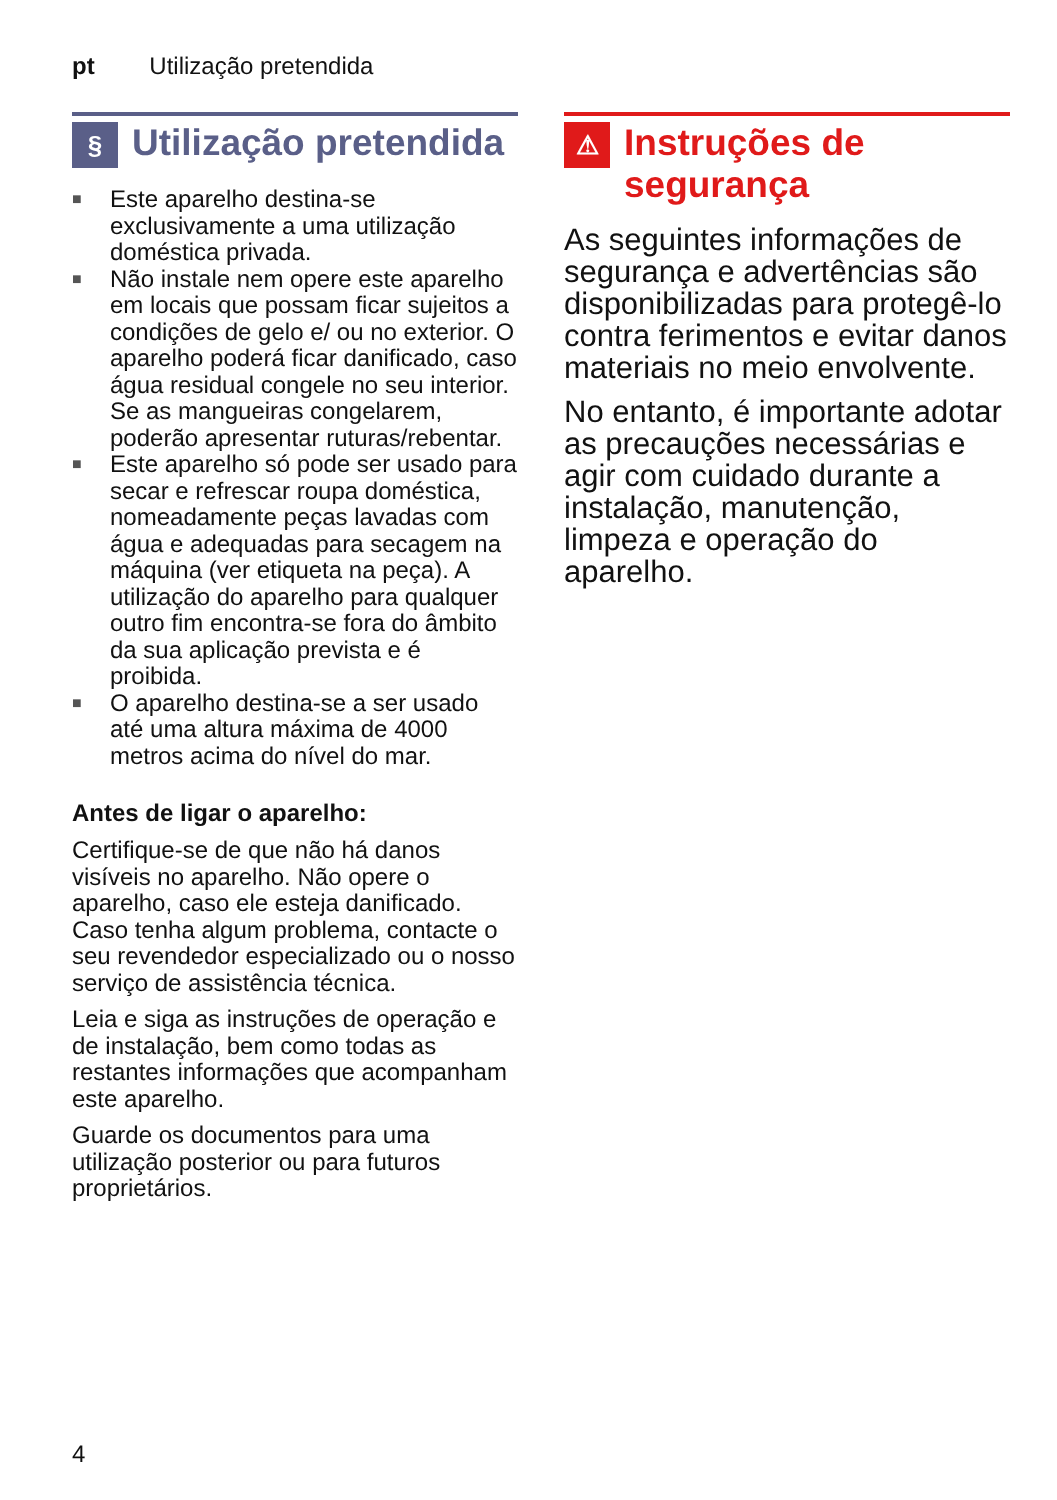pt Utilização pretendida
§ Utilização pretendida
■ Este aparelho destina-se exclusivamente a uma utilização doméstica privada.
■ Não instale nem opere este aparelho em locais que possam ficar sujeitos a condições de gelo e/ ou no exterior. O aparelho poderá ficar danificado, caso água residual congele no seu interior. Se as mangueiras congelarem, poderão apresentar ruturas/rebentar.
■ Este aparelho só pode ser usado para secar e refrescar roupa doméstica, nomeadamente peças lavadas com água e adequadas para secagem na máquina (ver etiqueta na peça). A utilização do aparelho para qualquer outro fim encontra-se fora do âmbito da sua aplicação prevista e é proibida.
■ O aparelho destina-se a ser usado até uma altura máxima de 4000 metros acima do nível do mar.
Antes de ligar o aparelho:
Certifique-se de que não há danos visíveis no aparelho. Não opere o aparelho, caso ele esteja danificado. Caso tenha algum problema, contacte o seu revendedor especializado ou o nosso serviço de assistência técnica.
Leia e siga as instruções de operação e de instalação, bem como todas as restantes informações que acompanham este aparelho.
Guarde os documentos para uma utilização posterior ou para futuros proprietários.
⚠ Instruções de segurança
As seguintes informações de segurança e advertências são disponibilizadas para protegê-lo contra ferimentos e evitar danos materiais no meio envolvente.
No entanto, é importante adotar as precauções necessárias e agir com cuidado durante a instalação, manutenção, limpeza e operação do aparelho.
4